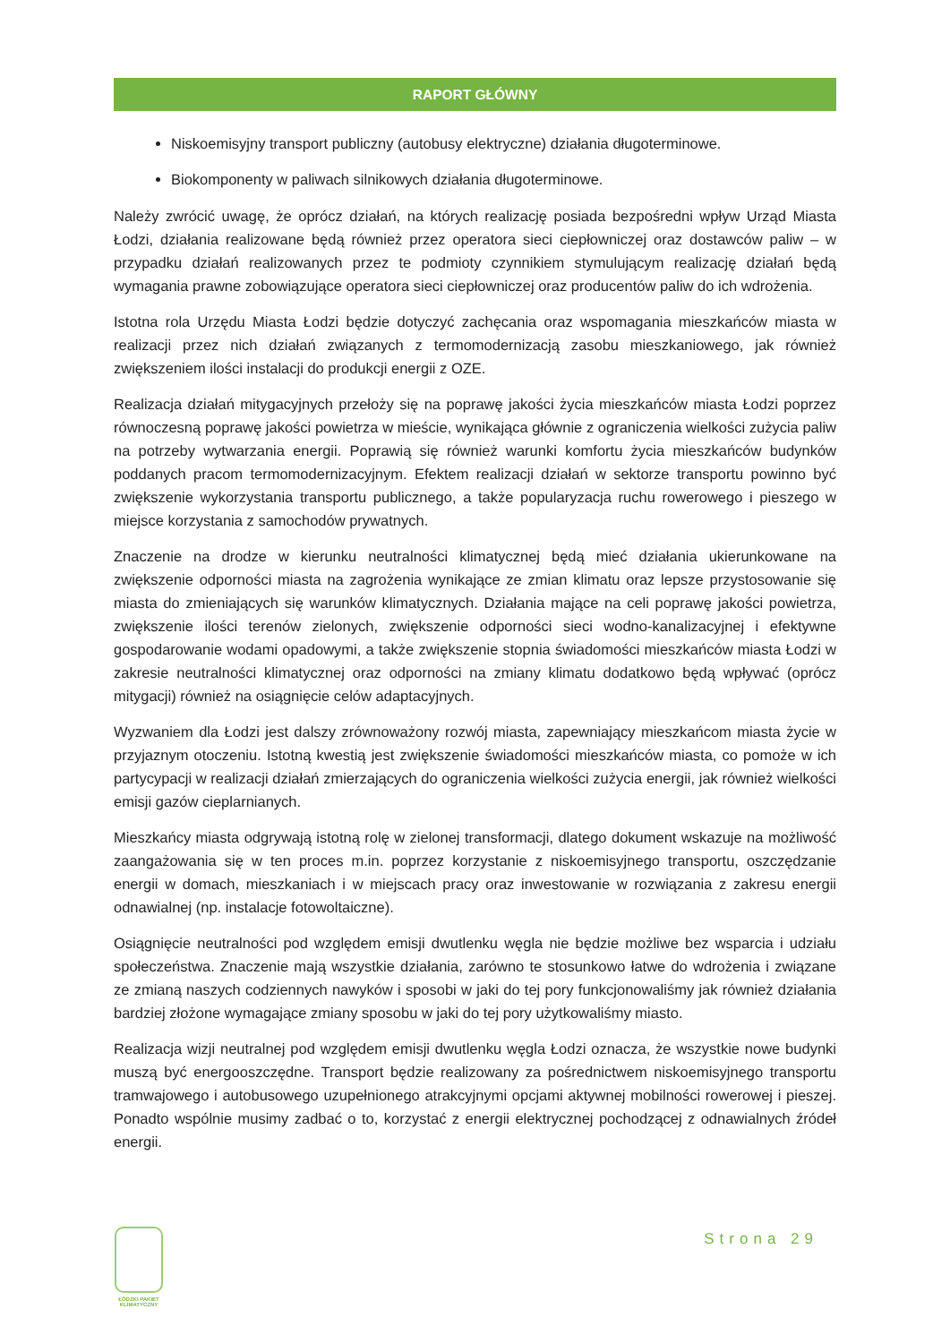RAPORT GŁÓWNY
Niskoemisyjny transport publiczny (autobusy elektryczne) działania długoterminowe.
Biokomponenty w paliwach silnikowych działania długoterminowe.
Należy zwrócić uwagę, że oprócz działań, na których realizację posiada bezpośredni wpływ Urząd Miasta Łodzi, działania realizowane będą również przez operatora sieci ciepłowniczej oraz dostawców paliw – w przypadku działań realizowanych przez te podmioty czynnikiem stymulującym realizację działań będą wymagania prawne zobowiązujące operatora sieci ciepłowniczej oraz producentów paliw do ich wdrożenia.
Istotna rola Urzędu Miasta Łodzi będzie dotyczyć zachęcania oraz wspomagania mieszkańców miasta w realizacji przez nich działań związanych z termomodernizacją zasobu mieszkaniowego, jak również zwiększeniem ilości instalacji do produkcji energii z OZE.
Realizacja działań mitygacyjnych przełoży się na poprawę jakości życia mieszkańców miasta Łodzi poprzez równoczesną poprawę jakości powietrza w mieście, wynikająca głównie z ograniczenia wielkości zużycia paliw na potrzeby wytwarzania energii. Poprawią się również warunki komfortu życia mieszkańców budynków poddanych pracom termomodernizacyjnym. Efektem realizacji działań w sektorze transportu powinno być zwiększenie wykorzystania transportu publicznego, a także popularyzacja ruchu rowerowego i pieszego w miejsce korzystania z samochodów prywatnych.
Znaczenie na drodze w kierunku neutralności klimatycznej będą mieć działania ukierunkowane na zwiększenie odporności miasta na zagrożenia wynikające ze zmian klimatu oraz lepsze przystosowanie się miasta do zmieniających się warunków klimatycznych. Działania mające na celi poprawę jakości powietrza, zwiększenie ilości terenów zielonych, zwiększenie odporności sieci wodno-kanalizacyjnej i efektywne gospodarowanie wodami opadowymi, a także zwiększenie stopnia świadomości mieszkańców miasta Łodzi w zakresie neutralności klimatycznej oraz odporności na zmiany klimatu dodatkowo będą wpływać (oprócz mitygacji) również na osiągnięcie celów adaptacyjnych.
Wyzwaniem dla Łodzi jest dalszy zrównoważony rozwój miasta, zapewniający mieszkańcom miasta życie w przyjaznym otoczeniu. Istotną kwestią jest zwiększenie świadomości mieszkańców miasta, co pomoże w ich partycypacji w realizacji działań zmierzających do ograniczenia wielkości zużycia energii, jak również wielkości emisji gazów cieplarnianych.
Mieszkańcy miasta odgrywają istotną rolę w zielonej transformacji, dlatego dokument wskazuje na możliwość zaangażowania się w ten proces m.in. poprzez korzystanie z niskoemisyjnego transportu, oszczędzanie energii w domach, mieszkaniach i w miejscach pracy oraz inwestowanie w rozwiązania z zakresu energii odnawialnej (np. instalacje fotowoltaiczne).
Osiągnięcie neutralności pod względem emisji dwutlenku węgla nie będzie możliwe bez wsparcia i udziału społeczeństwa. Znaczenie mają wszystkie działania, zarówno te stosunkowo łatwe do wdrożenia i związane ze zmianą naszych codziennych nawyków i sposobi w jaki do tej pory funkcjonowaliśmy jak również działania bardziej złożone wymagające zmiany sposobu w jaki do tej pory użytkowaliśmy miasto.
Realizacja wizji neutralnej pod względem emisji dwutlenku węgla Łodzi oznacza, że wszystkie nowe budynki muszą być energooszczędne. Transport będzie realizowany za pośrednictwem niskoemisyjnego transportu tramwajowego i autobusowego uzupełnionego atrakcyjnymi opcjami aktywnej mobilności rowerowej i pieszej. Ponadto wspólnie musimy zadbać o to, korzystać z energii elektrycznej pochodzącej z odnawialnych źródeł energii.
ŁÓDZKI PAKIET
KLIMATYCZNY
Strona 29